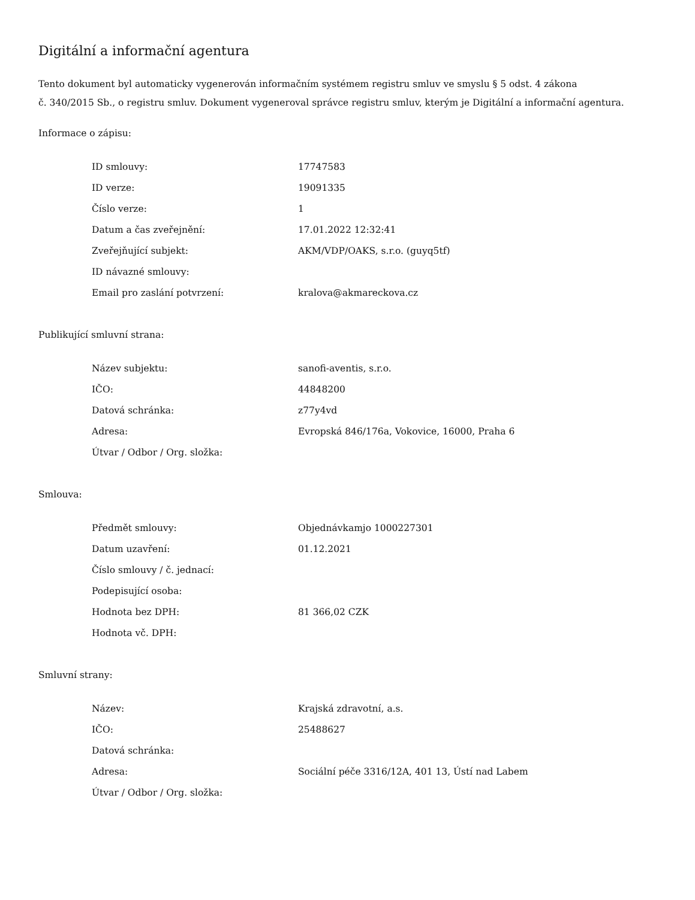Digitální a informační agentura
Tento dokument byl automaticky vygenerován informačním systémem registru smluv ve smyslu § 5 odst. 4 zákona
č. 340/2015 Sb., o registru smluv. Dokument vygeneroval správce registru smluv, kterým je Digitální a informační agentura.
Informace o zápisu:
| ID smlouvy: | 17747583 |
| ID verze: | 19091335 |
| Číslo verze: | 1 |
| Datum a čas zveřejnění: | 17.01.2022 12:32:41 |
| Zveřejňující subjekt: | AKM/VDP/OAKS, s.r.o. (guyq5tf) |
| ID návazné smlouvy: | |
| Email pro zaslání potvrzení: | kralova@akmareckova.cz |
Publikující smluvní strana:
| Název subjektu: | sanofi-aventis, s.r.o. |
| IČO: | 44848200 |
| Datová schránka: | z77y4vd |
| Adresa: | Evropská 846/176a, Vokovice, 16000, Praha 6 |
| Útvar / Odbor / Org. složka: | |
Smlouva:
| Předmět smlouvy: | Objednávkamjo 1000227301 |
| Datum uzavření: | 01.12.2021 |
| Číslo smlouvy / č. jednací: | |
| Podepisující osoba: | |
| Hodnota bez DPH: | 81 366,02 CZK |
| Hodnota vč. DPH: | |
Smluvní strany:
| Název: | Krajská zdravotní, a.s. |
| IČO: | 25488627 |
| Datová schránka: | |
| Adresa: | Sociální péče 3316/12A, 401 13, Ústí nad Labem |
| Útvar / Odbor / Org. složka: | |